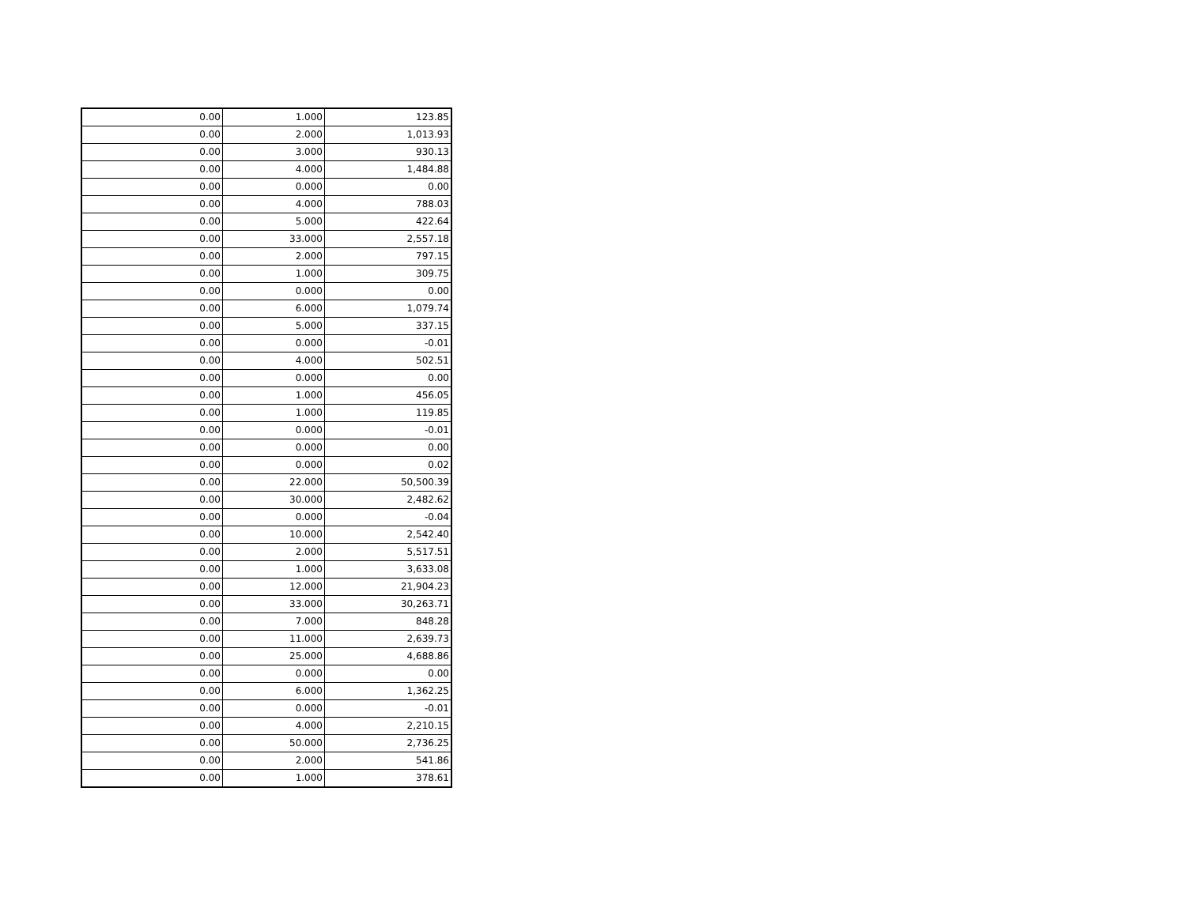| 0.00 | 1.000 | 123.85 |
| 0.00 | 2.000 | 1,013.93 |
| 0.00 | 3.000 | 930.13 |
| 0.00 | 4.000 | 1,484.88 |
| 0.00 | 0.000 | 0.00 |
| 0.00 | 4.000 | 788.03 |
| 0.00 | 5.000 | 422.64 |
| 0.00 | 33.000 | 2,557.18 |
| 0.00 | 2.000 | 797.15 |
| 0.00 | 1.000 | 309.75 |
| 0.00 | 0.000 | 0.00 |
| 0.00 | 6.000 | 1,079.74 |
| 0.00 | 5.000 | 337.15 |
| 0.00 | 0.000 | -0.01 |
| 0.00 | 4.000 | 502.51 |
| 0.00 | 0.000 | 0.00 |
| 0.00 | 1.000 | 456.05 |
| 0.00 | 1.000 | 119.85 |
| 0.00 | 0.000 | -0.01 |
| 0.00 | 0.000 | 0.00 |
| 0.00 | 0.000 | 0.02 |
| 0.00 | 22.000 | 50,500.39 |
| 0.00 | 30.000 | 2,482.62 |
| 0.00 | 0.000 | -0.04 |
| 0.00 | 10.000 | 2,542.40 |
| 0.00 | 2.000 | 5,517.51 |
| 0.00 | 1.000 | 3,633.08 |
| 0.00 | 12.000 | 21,904.23 |
| 0.00 | 33.000 | 30,263.71 |
| 0.00 | 7.000 | 848.28 |
| 0.00 | 11.000 | 2,639.73 |
| 0.00 | 25.000 | 4,688.86 |
| 0.00 | 0.000 | 0.00 |
| 0.00 | 6.000 | 1,362.25 |
| 0.00 | 0.000 | -0.01 |
| 0.00 | 4.000 | 2,210.15 |
| 0.00 | 50.000 | 2,736.25 |
| 0.00 | 2.000 | 541.86 |
| 0.00 | 1.000 | 378.61 |